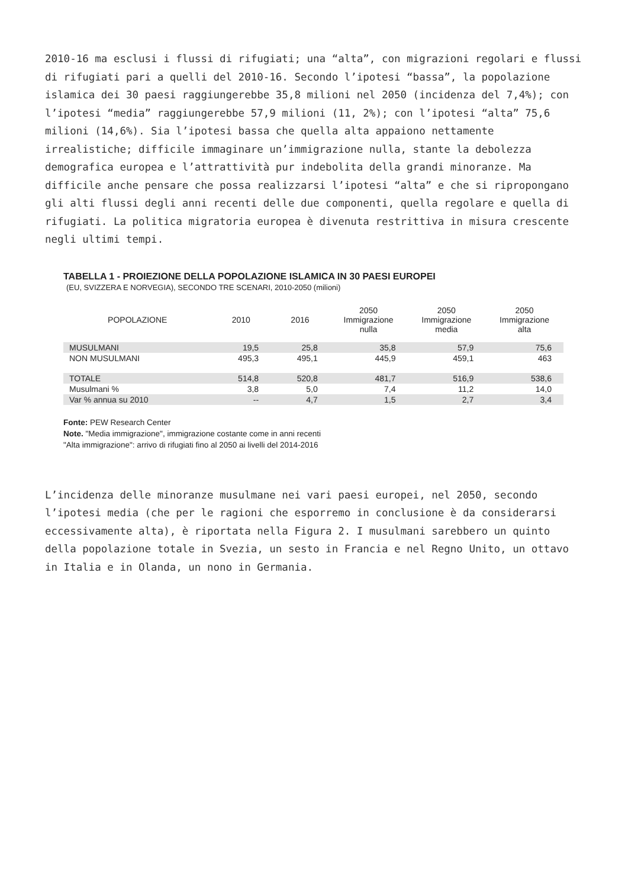2010-16 ma esclusi i flussi di rifugiati; una “alta”, con migrazioni regolari e flussi di rifugiati pari a quelli del 2010-16. Secondo l’ipotesi “bassa”, la popolazione islamica dei 30 paesi raggiungerebbe 35,8 milioni nel 2050 (incidenza del 7,4%); con l’ipotesi “media” raggiungerebbe 57,9 milioni (11, 2%); con l’ipotesi “alta” 75,6 milioni (14,6%). Sia l’ipotesi bassa che quella alta appaiono nettamente irrealistiche; difficile immaginare un’immigrazione nulla, stante la debolezza demografica europea e l’attrattività pur indebolita della grandi minoranze. Ma difficile anche pensare che possa realizzarsi l’ipotesi “alta” e che si ripropongano gli alti flussi degli anni recenti delle due componenti, quella regolare e quella di rifugiati. La politica migratoria europea è divenuta restrittiva in misura crescente negli ultimi tempi.
TABELLA 1 - PROIEZIONE DELLA POPOLAZIONE ISLAMICA IN 30 PAESI EUROPEI
(EU, SVIZZERA E NORVEGIA), SECONDO TRE SCENARI, 2010-2050 (milioni)
| POPOLAZIONE | 2010 | 2016 | 2050 Immigrazione nulla | 2050 Immigrazione media | 2050 Immigrazione alta |
| --- | --- | --- | --- | --- | --- |
| MUSULMANI | 19,5 | 25,8 | 35,8 | 57,9 | 75,6 |
| NON MUSULMANI | 495,3 | 495,1 | 445,9 | 459,1 | 463 |
| TOTALE | 514,8 | 520,8 | 481,7 | 516,9 | 538,6 |
| Musulmani % | 3,8 | 5,0 | 7,4 | 11,2 | 14,0 |
| Var % annua su 2010 | -- | 4,7 | 1,5 | 2,7 | 3,4 |
Fonte: PEW Research Center
Note. "Media immigrazione", immigrazione costante come in anni recenti
"Alta immigrazione": arrivo di rifugiati fino al 2050 ai livelli del 2014-2016
L’incidenza delle minoranze musulmane nei vari paesi europei, nel 2050, secondo l’ipotesi media (che per le ragioni che esporremo in conclusione è da considerarsi eccessivamente alta), è riportata nella Figura 2. I musulmani sarebbero un quinto della popolazione totale in Svezia, un sesto in Francia e nel Regno Unito, un ottavo in Italia e in Olanda, un nono in Germania.